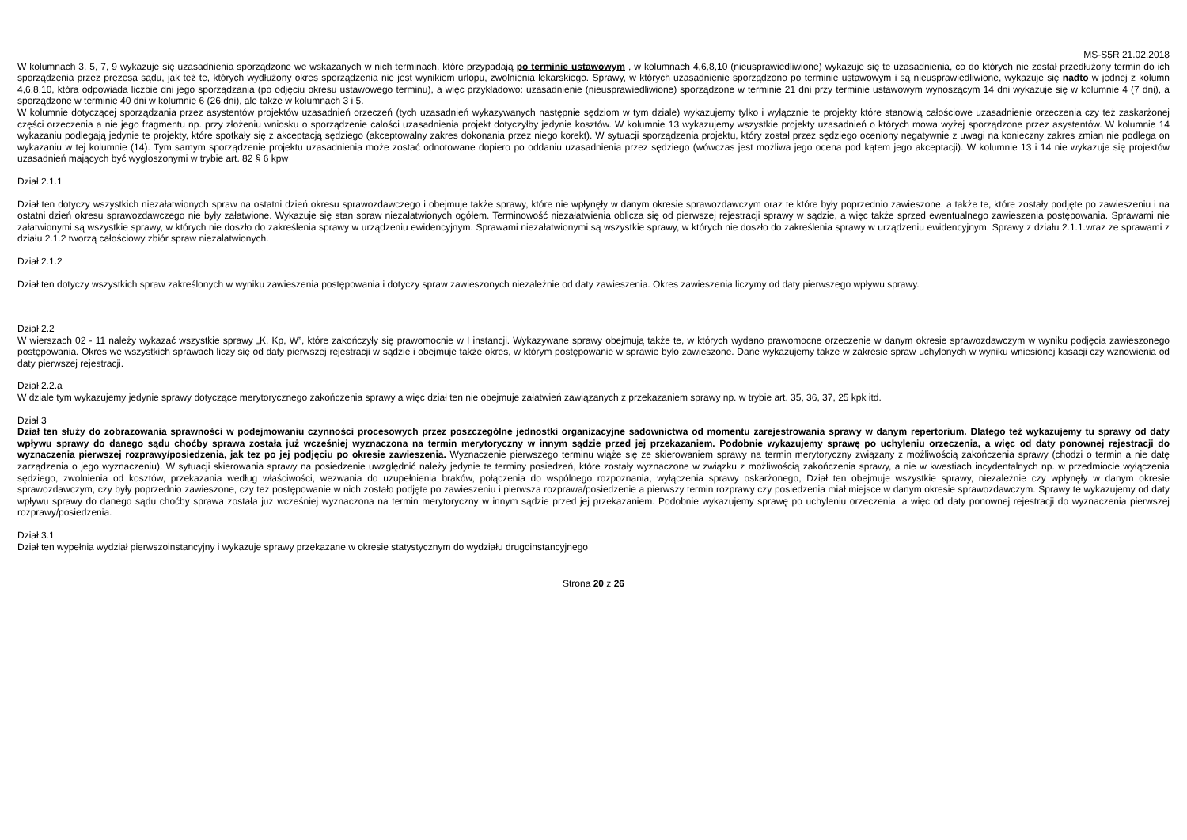MS-S5R 21.02.2018
W kolumnach 3, 5, 7, 9 wykazuje się uzasadnienia sporządzone we wskazanych w nich terminach, które przypadają po terminie ustawowym , w kolumnach 4,6,8,10 (nieusprawiedliwione) wykazuje się te uzasadnienia, co do których nie został przedłużony termin do ich sporządzenia przez prezesa sądu, jak też te, których wydłużony okres sporządzenia nie jest wynikiem urlopu, zwolnienia lekarskiego. Sprawy, w których uzasadnienie sporządzono po terminie ustawowym i są nieusprawiedliwione, wykazuje się nadto w jednej z kolumn 4,6,8,10, która odpowiada liczbie dni jego sporządzania (po odjęciu okresu ustawowego terminu), a więc przykładowo: uzasadnienie (nieusprawiedliwione) sporządzone w terminie 21 dni przy terminie ustawowym wynoszącym 14 dni wykazuje się w kolumnie 4 (7 dni), a sporządzone w terminie 40 dni w kolumnie 6 (26 dni), ale także w kolumnach 3 i 5.
W kolumnie dotyczącej sporządzania przez asystentów projektów uzasadnień orzeczeń (tych uzasadnień wykazywanych następnie sędziom w tym dziale) wykazujemy tylko i wyłącznie te projekty które stanowią całościowe uzasadnienie orzeczenia czy też zaskarżonej części orzeczenia a nie jego fragmentu np. przy złożeniu wniosku o sporządzenie całości uzasadnienia projekt dotyczyłby jedynie kosztów. W kolumnie 13 wykazujemy wszystkie projekty uzasadnień o których mowa wyżej sporządzone przez asystentów. W kolumnie 14 wykazaniu podlegają jedynie te projekty, które spotkały się z akceptacją sędziego (akceptowalny zakres dokonania przez niego korekt). W sytuacji sporządzenia projektu, który został przez sędziego oceniony negatywnie z uwagi na konieczny zakres zmian nie podlega on wykazaniu w tej kolumnie (14). Tym samym sporządzenie projektu uzasadnienia może zostać odnotowane dopiero po oddaniu uzasadnienia przez sędziego (wówczas jest możliwa jego ocena pod kątem jego akceptacji). W kolumnie 13 i 14 nie wykazuje się projektów uzasadnień mających być wygłoszonymi w trybie art. 82 § 6 kpw
Dział 2.1.1
Dział ten dotyczy wszystkich niezałatwionych spraw na ostatni dzień okresu sprawozdawczego i obejmuje także sprawy, które nie wpłynęły w danym okresie sprawozdawczym oraz te które były poprzednio zawieszone, a także te, które zostały podjęte po zawieszeniu i na ostatni dzień okresu sprawozdawczego nie były załatwione. Wykazuje się stan spraw niezałatwionych ogółem. Terminowość niezałatwienia oblicza się od pierwszej rejestracji sprawy w sądzie, a więc także sprzed ewentualnego zawieszenia postępowania. Sprawami nie załatwionymi są wszystkie sprawy, w których nie doszło do zakreślenia sprawy w urządzeniu ewidencyjnym. Sprawami niezałatwionymi są wszystkie sprawy, w których nie doszło do zakreślenia sprawy w urządzeniu ewidencyjnym. Sprawy z działu 2.1.1.wraz ze sprawami z działu 2.1.2 tworzą całościowy zbiór spraw niezałatwionych.
Dział 2.1.2
Dział ten dotyczy wszystkich spraw zakreślonych w wyniku zawieszenia postępowania i dotyczy spraw zawieszonych niezależnie od daty zawieszenia. Okres zawieszenia liczymy od daty pierwszego wpływu sprawy.
Dział 2.2
W wierszach 02 - 11 należy wykazać wszystkie sprawy „K, Kp, W”, które zakończyły się prawomocnie w I instancji. Wykazywane sprawy obejmują także te, w których wydano prawomocne orzeczenie w danym okresie sprawozdawczym w wyniku podjęcia zawieszonego postępowania. Okres we wszystkich sprawach liczy się od daty pierwszej rejestracji w sądzie i obejmuje także okres, w którym postępowanie w sprawie było zawieszone. Dane wykazujemy także w zakresie spraw uchylonych w wyniku wniesionej kasacji czy wznowienia od daty pierwszej rejestracji.
Dział 2.2.a
W dziale tym wykazujemy jedynie sprawy dotyczące merytorycznego zakończenia sprawy a więc dział ten nie obejmuje załatwień zawiązanych z przekazaniem sprawy np. w trybie art. 35, 36, 37, 25 kpk itd.
Dział 3
Dział ten służy do zobrazowania sprawności w podejmowaniu czynności procesowych przez poszczególne jednostki organizacyjne sadownictwa od momentu zarejestrowania sprawy w danym repertorium. Dlatego też wykazujemy tu sprawy od daty wpływu sprawy do danego sądu choćby sprawa została już wcześniej wyznaczona na termin merytoryczny w innym sądzie przed jej przekazaniem. Podobnie wykazujemy sprawę po uchyleniu orzeczenia, a więc od daty ponownej rejestracji do wyznaczenia pierwszej rozprawy/posiedzenia, jak tez po jej podjęciu po okresie zawieszenia. Wyznaczenie pierwszego terminu wiąże się ze skierowaniem sprawy na termin merytoryczny związany z możliwością zakończenia sprawy (chodzi o termin a nie datę zarządzenia o jego wyznaczeniu). W sytuacji skierowania sprawy na posiedzenie uwzględnić należy jedynie te terminy posiedzeń, które zostały wyznaczone w związku z możliwością zakończenia sprawy, a nie w kwestiach incydentalnych np. w przedmiocie wyłączenia sędziego, zwolnienia od kosztów, przekazania według właściwości, wezwania do uzupełnienia braków, połączenia do wspólnego rozpoznania, wyłączenia sprawy oskarżonego, Dział ten obejmuje wszystkie sprawy, niezależnie czy wpłynęły w danym okresie sprawozdawczym, czy były poprzednio zawieszone, czy też postępowanie w nich zostało podjęte po zawieszeniu i pierwsza rozprawa/posiedzenie a pierwszy termin rozprawy czy posiedzenia miał miejsce w danym okresie sprawozdawczym. Sprawy te wykazujemy od daty wpływu sprawy do danego sądu choćby sprawa została już wcześniej wyznaczona na termin merytoryczny w innym sądzie przed jej przekazaniem. Podobnie wykazujemy sprawę po uchyleniu orzeczenia, a więc od daty ponownej rejestracji do wyznaczenia pierwszej rozprawy/posiedzenia.
Dział 3.1
Dział ten wypełnia wydział pierwszoinstancyjny i wykazuje sprawy przekazane w okresie statystycznym do wydziału drugoinstancyjnego
Strona 20 z 26